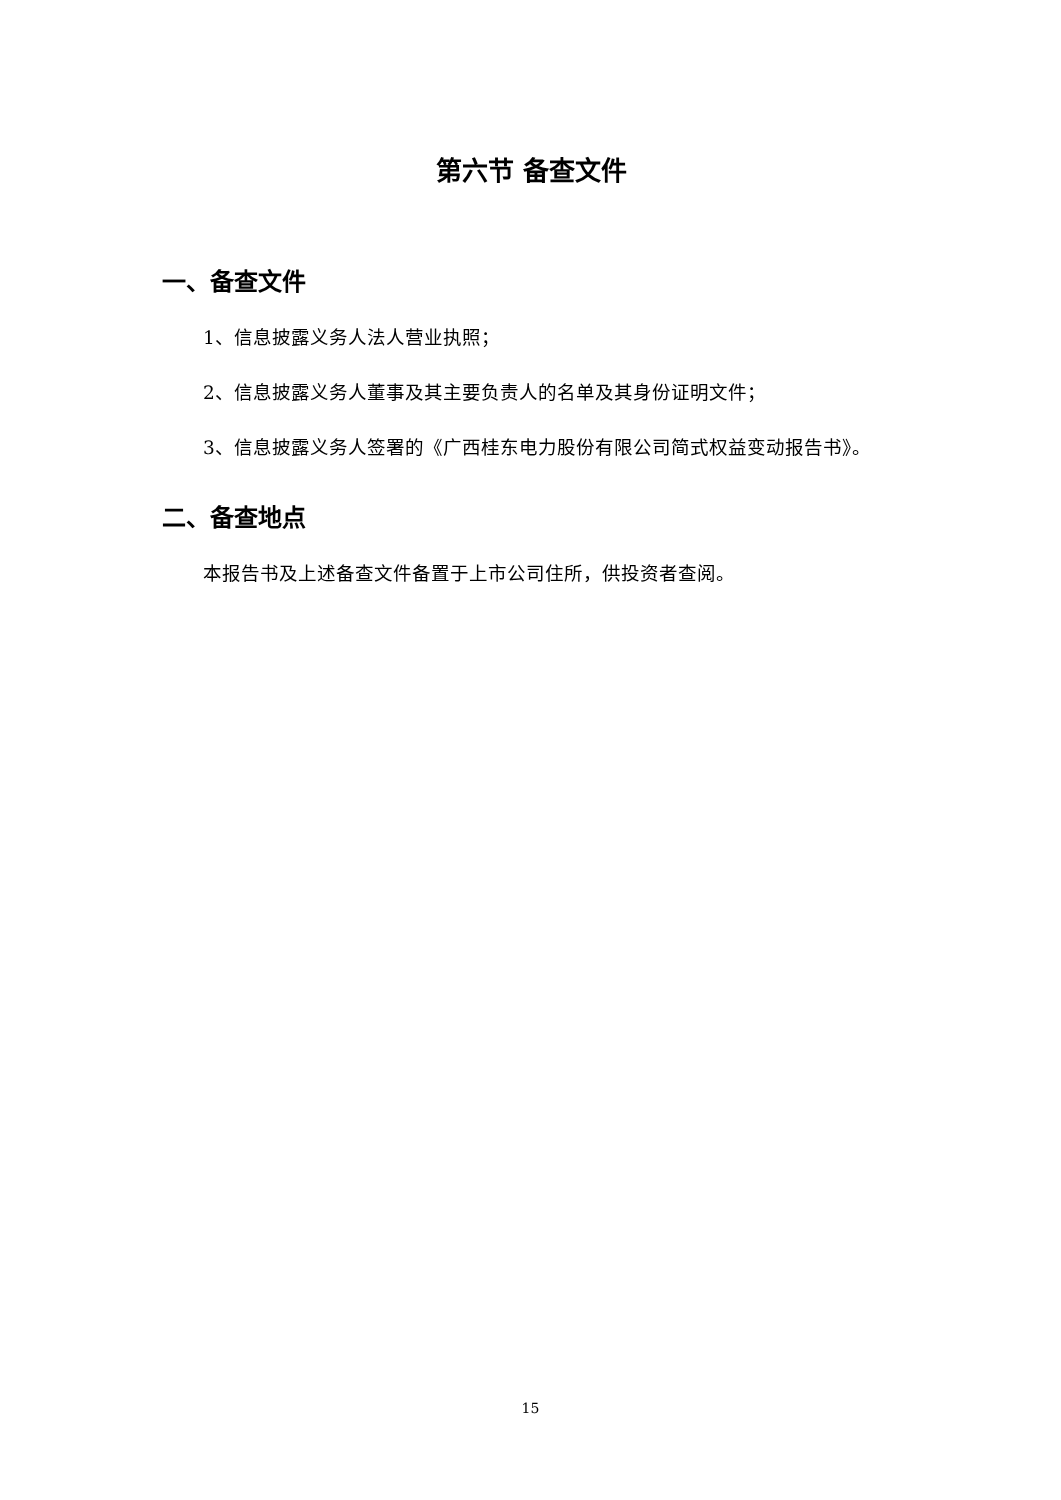第六节 备查文件
一、备查文件
1、信息披露义务人法人营业执照；
2、信息披露义务人董事及其主要负责人的名单及其身份证明文件；
3、信息披露义务人签署的《广西桂东电力股份有限公司简式权益变动报告书》。
二、备查地点
本报告书及上述备查文件备置于上市公司住所，供投资者查阅。
15